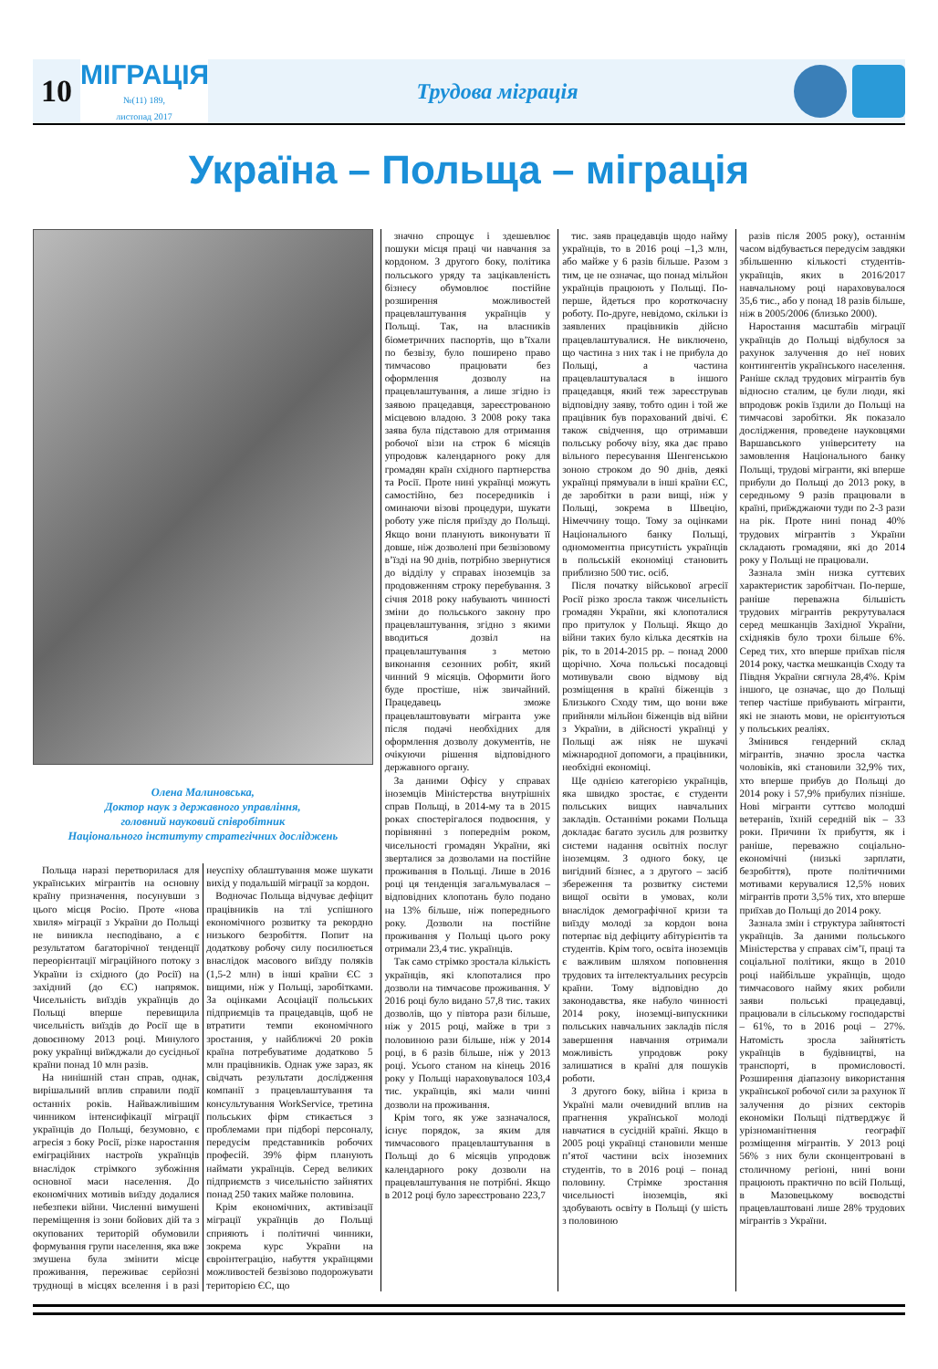10
МІГРАЦІЯ
№(11) 189,
листопад 2017
Трудова міграція
Україна – Польща – міграція
Олена Малиновська,
Доктор наук з державного управління,
головний науковий співробітник
Національного інституту стратегічних досліджень
Польща наразі перетворилася для українських мігрантів на основну країну призначення, посунувши з цього місця Росію. Проте «нова хвиля» міграції з України до Польщі не виникла несподівано, а є результатом багаторічної тенденції переорієнтації міграційного потоку з України із східного (до Росії) на західний (до ЄС) напрямок. Чисельність виїздів українців до Польщі вперше перевищила чисельність виїздів до Росії ще в довоєнному 2013 році. Минулого року українці виїжджали до сусідньої країни понад 10 млн разів.
На нинішній стан справ, однак, вирішальний вплив справили події останніх років. Найважливішим чинником інтенсифікації міграції українців до Польщі, безумовно, є агресія з боку Росії, різке наростання еміграційних настроїв українців внаслідок стрімкого зубожіння основної маси населення. До економічних мотивів виїзду додалися небезпеки війни. Численні вимушені переміщення із зони бойових дій та з окупованих територій обумовили формування групи населення, яка вже змушена була змінити місце проживання, переживає серйозні труднощі в місцях вселення і в разі неуспіху облаштування може шукати вихід у подальшій міграції за кордон.
Водночас Польща відчуває дефіцит працівників на тлі успішного економічного розвитку та рекордно низького безробіття. Попит на додаткову робочу силу посилюється внаслідок масового виїзду поляків (1,5-2 млн) в інші країни ЄС з вищими, ніж у Польщі, заробітками. За оцінками Асоціації польських підприємців та працедавців, щоб не втратити темпи економічного зростання, у найближчі 20 років країна потребуватиме додатково 5 млн працівників. Однак уже зараз, як свідчать результати дослідження компанії з працевлаштування та консультування WorkService, третина польських фірм стикається з проблемами при підборі персоналу, передусім представників робочих професій. 39% фірм планують наймати українців. Серед великих підприємств з чисельністю зайнятих понад 250 таких майже половина.
Крім економічних, активізації міграції українців до Польщі сприяють і політичні чинники, зокрема курс України на євроінтеграцію, набуття українцями можливостей безвізово подорожувати територією ЄС, що
значно спрощує і здешевлює пошуки місця праці чи навчання за кордоном. З другого боку, політика польського уряду та зацікавленість бізнесу обумовлює постійне розширення можливостей працевлаштування українців у Польщі. Так, на власників біометричних паспортів, що в’їхали по безвізу, було поширено право тимчасово працювати без оформлення дозволу на працевлаштування, а лише згідно із заявою працедавця, зареєстрованою місцевою владою. З 2008 року така заява була підставою для отримання робочої візи на строк 6 місяців упродовж календарного року для громадян країн східного партнерства та Росії. Проте нині українці можуть самостійно, без посередників і оминаючи візові процедури, шукати роботу уже після приїзду до Польщі. Якщо вони планують виконувати її довше, ніж дозволені при безвізовому в’їзді на 90 днів, потрібно звернутися до відділу у справах іноземців за продовженням строку перебування. З січня 2018 року набувають чинності зміни до польського закону про працевлаштування, згідно з якими вводиться дозвіл на працевлаштування з метою виконання сезонних робіт, який чинний 9 місяців. Оформити його буде простіше, ніж звичайний. Працедавець зможе працевлаштовувати мігранта уже після подачі необхідних для оформлення дозволу документів, не очікуючи рішення відповідного державного органу.
За даними Офісу у справах іноземців Міністерства внутрішніх справ Польщі, в 2014-му та в 2015 роках спостерігалося подвоєння, у порівнянні з попереднім роком, чисельності громадян України, які зверталися за дозволами на постійне проживання в Польщі. Лише в 2016 році ця тенденція загальмувалася – відповідних клопотань було подано на 13% більше, ніж попереднього року. Дозволи на постійне проживання у Польщі цього року отримали 23,4 тис. українців.
Так само стрімко зростала кількість українців, які клопоталися про дозволи на тимчасове проживання. У 2016 році було видано 57,8 тис. таких дозволів, що у півтора рази більше, ніж у 2015 році, майже в три з половиною рази більше, ніж у 2014 році, в 6 разів більше, ніж у 2013 році. Усього станом на кінець 2016 року у Польщі нараховувалося 103,4 тис. українців, які мали чинні дозволи на проживання.
Крім того, як уже зазначалося, існує порядок, за яким для тимчасового працевлаштування в Польщі до 6 місяців упродовж календарного року дозволи на працевлаштування не потрібні. Якщо в 2012 році було зареєстровано 223,7
тис. заяв працедавців щодо найму українців, то в 2016 році –1,3 млн, або майже у 6 разів більше. Разом з тим, це не означає, що понад мільйон українців працюють у Польщі. По-перше, йдеться про короткочасну роботу. По-друге, невідомо, скільки із заявлених працівників дійсно працевлаштувалися. Не виключено, що частина з них так і не прибула до Польщі, а частина працевлаштувалася в іншого працедавця, який теж зареєстрував відповідну заяву, тобто один і той же працівник був порахований двічі. Є також свідчення, що отримавши польську робочу візу, яка дає право вільного пересування Шенгенською зоною строком до 90 днів, деякі українці прямували в інші країни ЄС, де заробітки в рази вищі, ніж у Польщі, зокрема в Швецію, Німеччину тощо. Тому за оцінками Національного банку Польщі, одномоментна присутність українців в польській економіці становить приблизно 500 тис. осіб.
Після початку військової агресії Росії різко зросла також чисельність громадян України, які клопоталися про притулок у Польщі. Якщо до війни таких було кілька десятків на рік, то в 2014-2015 рр. – понад 2000 щорічно. Хоча польські посадовці мотивували свою відмову від розміщення в країні біженців з Близького Сходу тим, що вони вже прийняли мільйон біженців від війни з України, в дійсності українці у Польщі аж ніяк не шукачі міжнародної допомоги, а працівники, необхідні економіці.
Ще однією категорією українців, яка швидко зростає, є студенти польських вищих навчальних закладів. Останніми роками Польща докладає багато зусиль для розвитку системи надання освітніх послуг іноземцям. З одного боку, це вигідний бізнес, а з другого – засіб збереження та розвитку системи вищої освіти в умовах, коли внаслідок демографічної кризи та виїзду молоді за кордон вона потерпає від дефіциту абітурієнтів та студентів. Крім того, освіта іноземців є важливим шляхом поповнення трудових та інтелектуальних ресурсів країни. Тому відповідно до законодавства, яке набуло чинності 2014 року, іноземці-випускники польських навчальних закладів після завершення навчання отримали можливість упродовж року залишатися в країні для пошуків роботи.
З другого боку, війна і криза в Україні мали очевидний вплив на прагнення української молоді навчатися в сусідній країні. Якщо в 2005 році українці становили менше п’ятої частини всіх іноземних студентів, то в 2016 році – понад половину. Стрімке зростання чисельності іноземців, які здобувають освіту в Польщі (у шість з половиною
разів після 2005 року), останнім часом відбувається передусім завдяки збільшенню кількості студентів-українців, яких в 2016/2017 навчальному році нараховувалося 35,6 тис., або у понад 18 разів більше, ніж в 2005/2006 (близько 2000).
Наростання масштабів міграції українців до Польщі відбулося за рахунок залучення до неї нових контингентів українського населення. Раніше склад трудових мігрантів був відносно сталим, це були люди, які впродовж років їздили до Польщі на тимчасові заробітки. Як показало дослідження, проведене науковцями Варшавського університету на замовлення Національного банку Польщі, трудові мігранти, які вперше прибули до Польщі до 2013 року, в середньому 9 разів працювали в країні, приїжджаючи туди по 2-3 рази на рік. Проте нині понад 40% трудових мігрантів з України складають громадяни, які до 2014 року у Польщі не працювали.
Зазнала змін низка суттєвих характеристик заробітчан. По-перше, раніше переважна більшість трудових мігрантів рекрутувалася серед мешканців Західної України, східняків було трохи більше 6%. Серед тих, хто вперше приїхав після 2014 року, частка мешканців Сходу та Півдня України сягнула 28,4%. Крім іншого, це означає, що до Польщі тепер частіше прибувають мігранти, які не знають мови, не орієнтуються у польських реаліях.
Змінився гендерний склад мігрантів, значно зросла частка чоловіків, які становили 32,9% тих, хто вперше прибув до Польщі до 2014 року і 57,9% прибулих пізніше. Нові мігранти суттєво молодші ветеранів, їхній середній вік – 33 роки. Причини їх прибуття, як і раніше, переважно соціально-економічні (низькі зарплати, безробіття), проте політичними мотивами керувалися 12,5% нових мігрантів проти 3,5% тих, хто вперше приїхав до Польщі до 2014 року.
Зазнала змін і структура зайнятості українців. За даними польського Міністерства у справах сім’ї, праці та соціальної політики, якщо в 2010 році найбільше українців, щодо тимчасового найму яких робили заяви польські працедавці, працювали в сільському господарстві – 61%, то в 2016 році – 27%. Натомість зросла зайнятість українців в будівництві, на транспорті, в промисловості. Розширення діапазону використання української робочої сили за рахунок її залучення до різних секторів економіки Польщі підтверджує й урізноманітнення географії розміщення мігрантів. У 2013 році 56% з них були сконцентровані в столичному регіоні, нині вони працюють практично по всій Польщі, в Мазовецькому воєводстві працевлаштовані лише 28% трудових мігрантів з України.